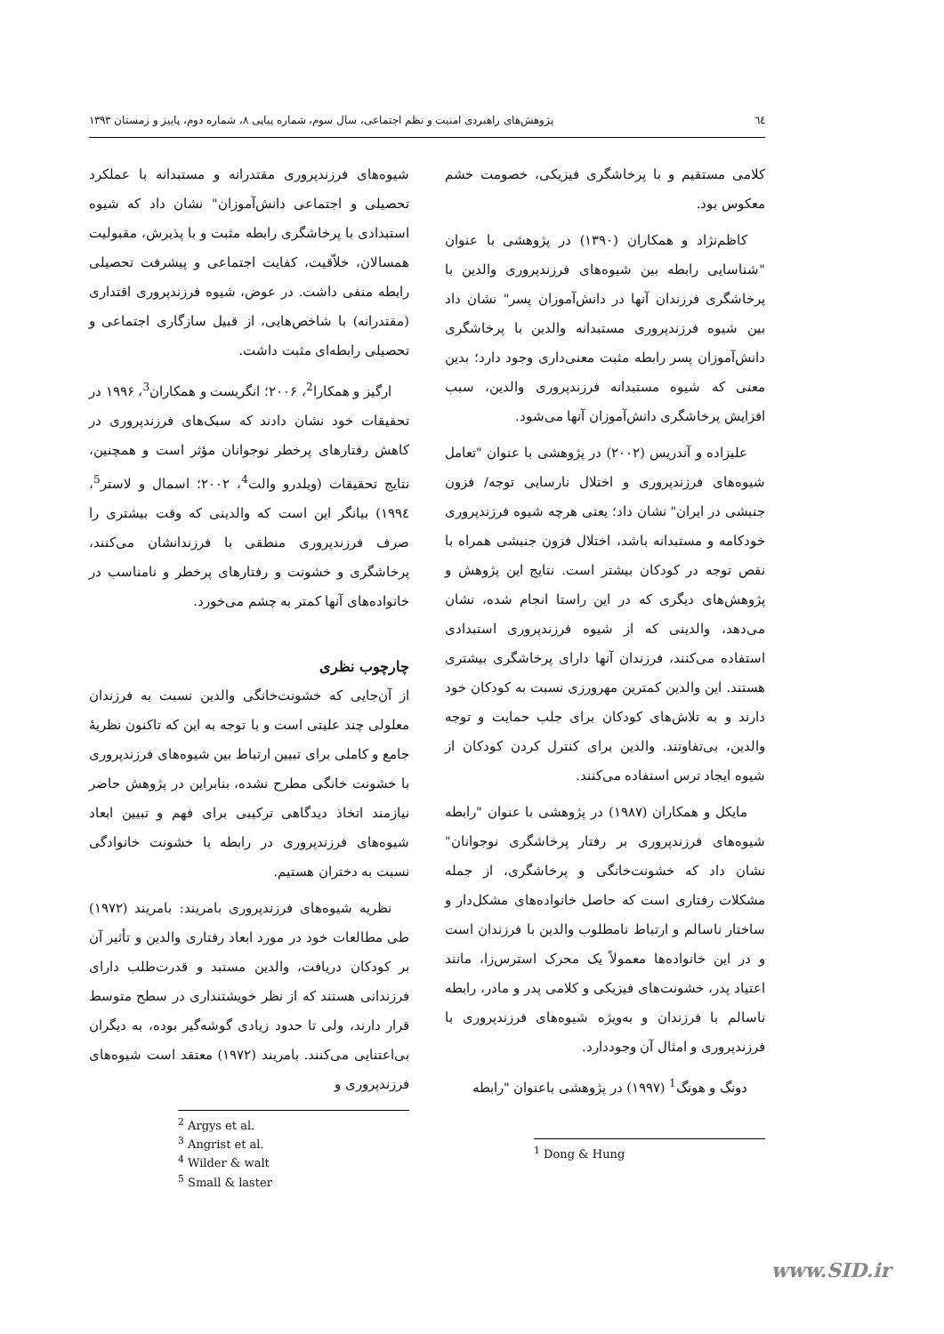٦٤ پژوهش‌های راهبردی امنیت و نظم اجتماعی، سال سوم، شماره پیاپی ۸، شماره دوم، پاییز و زمستان ۱۳۹۳
کلامی مستقیم و با پرخاشگری فیزیکی، خصومت خشم معکوس بود.
کاظم‌نژاد و همکاران (۱۳۹۰) در پژوهشی با عنوان "شناسایی رابطه بین شیوه‌های فرزندپروری والدین با پرخاشگری فرزندان آنها در دانش‌آموزان پسر" نشان داد بین شیوه فرزندپروری مستبدانه والدین با پرخاشگری دانش‌آموزان پسر رابطه مثبت معنی‌داری وجود دارد؛ بدین معنی که شیوه مستبدانه فرزندپروری والدین، سبب افزایش پرخاشگری دانش‌آموزان آنها می‌شود.
علیزاده و آندریس (۲۰۰۲) در پژوهشی با عنوان "تعامل شیوه‌های فرزندپروری و اختلال نارسایی توجه/ فزون جنبشی در ایران" نشان داد؛ یعنی هرچه شیوه فرزندپروری خودکامه و مستبدانه باشد، اختلال فزون جنبشی همراه با نقص توجه در کودکان بیشتر است. نتایج این پژوهش و پژوهش‌های دیگری که در این راستا انجام شده، نشان می‌دهد، والدینی که از شیوه فرزندپروری استبدادی استفاده می‌کنند، فرزندان آنها دارای پرخاشگری بیشتری هستند. این والدین کمترین مهرورزی نسبت به کودکان خود دارند و به تلاش‌های کودکان برای جلب حمایت و توجه والدین، بی‌تفاوتند. والدین برای کنترل کردن کودکان از شیوه ایجاد ترس استفاده می‌کنند.
مایکل و همکاران (۱۹۸۷) در پژوهشی با عنوان "رابطه شیوه‌های فرزندپروری بر رفتار پرخاشگری نوجوانان" نشان داد که خشونت‌خانگی و پرخاشگری، از جمله مشکلات رفتاری است که حاصل خانواده‌های مشکل‌دار و ساختار ناسالم و ارتباط نامطلوب والدین با فرزندان است و در این خانواده‌ها معمولاً یک محرک استرس‌زا، مانند اعتیاد پدر، خشونت‌های فیزیکی و کلامی پدر و مادر، رابطه ناسالم با فرزندان و به‌ویژه شیوه‌های فرزندپروری با فرزندپروری و امثال آن وجوددارد.
دونگ و هونگ<sup>1</sup> (۱۹۹۷) در پژوهشی باعنوان "رابطه
<sup>1</sup> Dong & Hung
شیوه‌های فرزندپروری مقتدرانه و مستبدانه با عملکرد تحصیلی و اجتماعی دانش‌آموزان" نشان داد که شیوه استبدادی با پرخاشگری رابطه مثبت و با پذیرش، مقبولیت همسالان، خلاّقیت، کفایت اجتماعی و پیشرفت تحصیلی رابطه منفی داشت. در عوض، شیوه فرزندپروری اقتداری (مقتدرانه) با شاخص‌هایی، از قبیل سازگاری اجتماعی و تحصیلی رابطه‌ای مثبت داشت.
ارگیز و همکارا<sup>2</sup>، ۲۰۰۶؛ انگریست و همکاران<sup>3</sup>، ۱۹۹۶ در تحقیقات خود نشان دادند که سبک‌های فرزندپروری در کاهش رفتارهای پرخطر نوجوانان مؤثر است و همچنین، نتایج تحقیقات (ویلدرو والت<sup>4</sup>، ۲۰۰۲؛ اسمال و لاستر<sup>5</sup>، ۱۹۹٤) بیانگر این است که والدینی که وقت بیشتری را صرف فرزندپروری منطقی با فرزندانشان می‌کنند، پرخاشگری و خشونت و رفتارهای پرخطر و نامناسب در خانواده‌های آنها کمتر به چشم می‌خورد.
چارچوب نظری
از آن‌جایی که خشونت‌خانگی والدین نسبت به فرزندان معلولی چند علیتی است و با توجه به این که تاکنون نظریهٔ جامع و کاملی برای تبیین ارتباط بین شیوه‌های فرزندپروری با خشونت خانگی مطرح نشده، بنابراین در پژوهش حاضر نیازمند اتخاذ دیدگاهی ترکیبی برای فهم و تبیین ابعاد شیوه‌های فرزندپروری در رابطه با خشونت خانوادگی نسبت به دختران هستیم.
نظریه شیوه‌های فرزندپروری بامریند: بامریند (۱۹۷۲) طی مطالعات خود در مورد ابعاد رفتاری والدین و تأثیر آن بر کودکان دریافت، والدین مستبد و قدرت‌طلب دارای فرزندانی هستند که از نظر خویشتنداری در سطح متوسط قرار دارند، ولی تا حدود زیادی گوشه‌گیر بوده، به دیگران بی‌اعتنایی می‌کنند. بامریند (۱۹۷۲) معتقد است شیوه‌های فرزندپروری و
<sup>2</sup> Argys et al.
<sup>3</sup> Angrist et al.
<sup>4</sup> Wilder & walt
<sup>5</sup> Small & laster
www.SID.ir